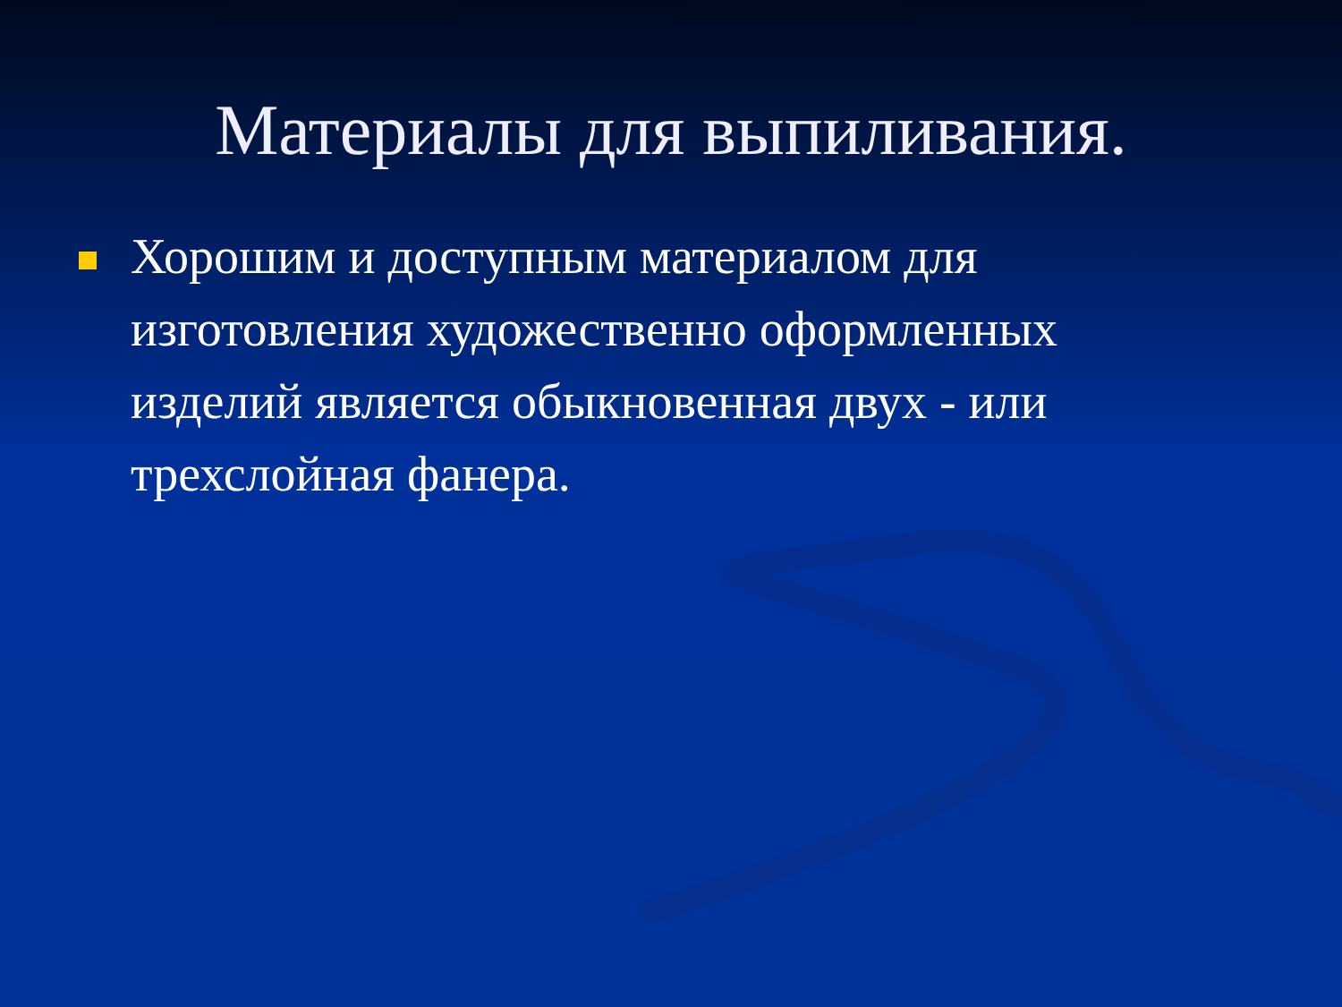Материалы для выпиливания.
Хорошим и доступным материалом для изготовления художественно оформленных изделий является обыкновенная двух - или трехслойная фанера.